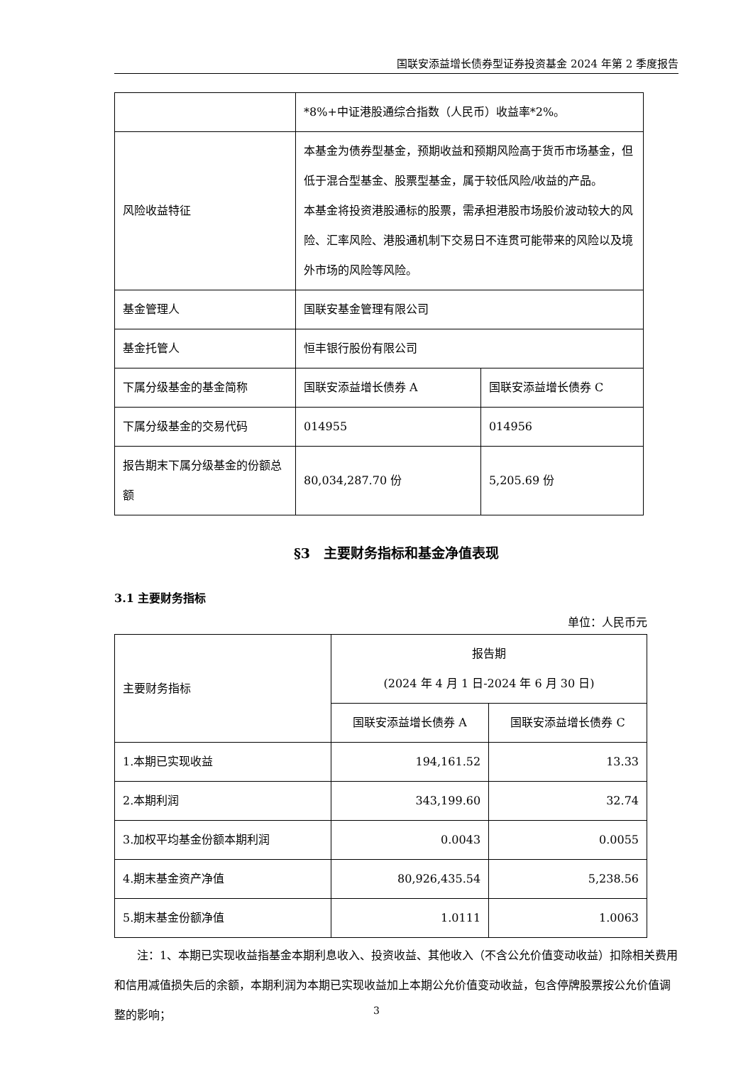国联安添益增长债券型证券投资基金 2024 年第 2 季度报告
| | *8%+中证港股通综合指数（人民币）收益率*2%。 | |
| 风险收益特征 | 本基金为债券型基金，预期收益和预期风险高于货币市场基金，但低于混合型基金、股票型基金，属于较低风险/收益的产品。 本基金将投资港股通标的股票，需承担港股市场股价波动较大的风险、汇率风险、港股通机制下交易日不连贯可能带来的风险以及境外市场的风险等风险。 | |
| 基金管理人 | 国联安基金管理有限公司 | |
| 基金托管人 | 恒丰银行股份有限公司 | |
| 下属分级基金的基金简称 | 国联安添益增长债券 A | 国联安添益增长债券 C |
| 下属分级基金的交易代码 | 014955 | 014956 |
| 报告期末下属分级基金的份额总额 | 80,034,287.70 份 | 5,205.69 份 |
§3　主要财务指标和基金净值表现
3.1 主要财务指标
单位：人民币元
| 主要财务指标 | 报告期 (2024 年 4 月 1 日-2024 年 6 月 30 日) | |
| | 国联安添益增长债券 A | 国联安添益增长债券 C |
| 1.本期已实现收益 | 194,161.52 | 13.33 |
| 2.本期利润 | 343,199.60 | 32.74 |
| 3.加权平均基金份额本期利润 | 0.0043 | 0.0055 |
| 4.期末基金资产净值 | 80,926,435.54 | 5,238.56 |
| 5.期末基金份额净值 | 1.0111 | 1.0063 |
注：1、本期已实现收益指基金本期利息收入、投资收益、其他收入（不含公允价值变动收益）扣除相关费用和信用减值损失后的余额，本期利润为本期已实现收益加上本期公允价值变动收益，包含停牌股票按公允价值调整的影响；
3